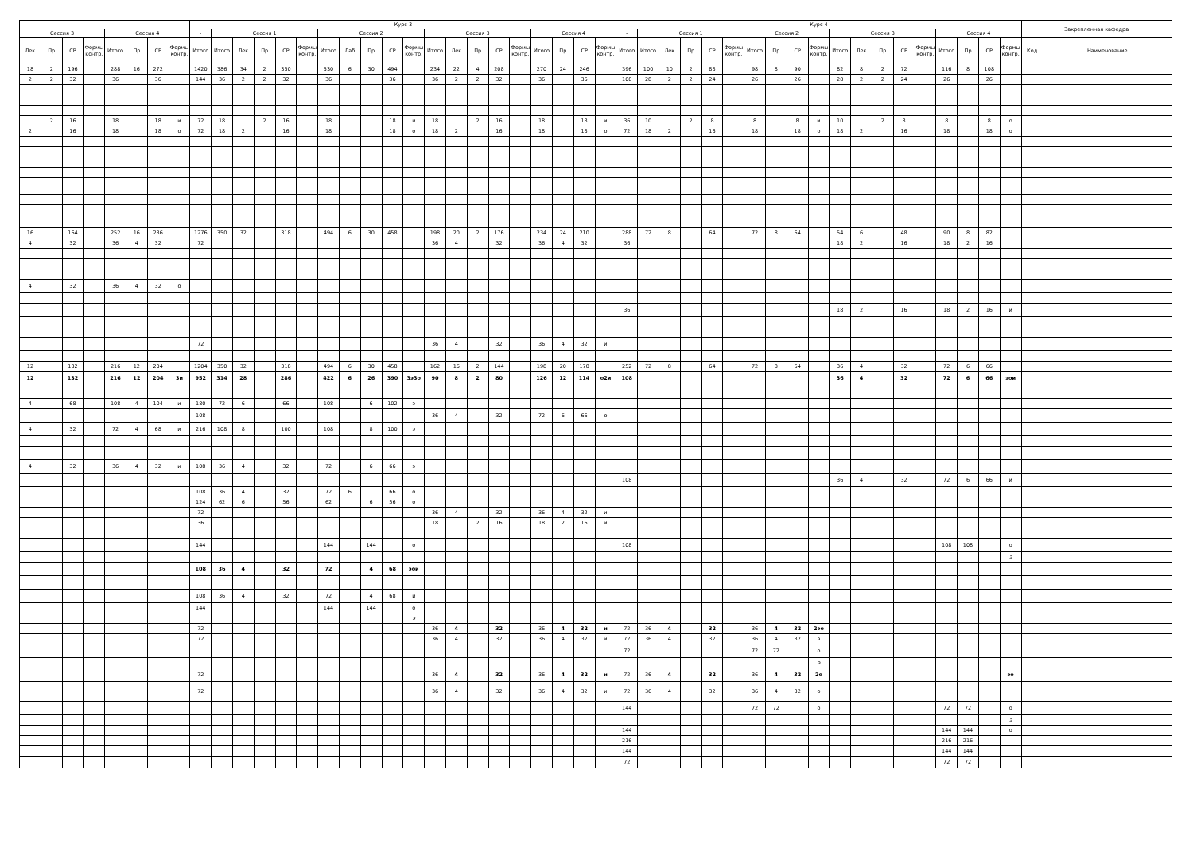| | | | | | | | | Курс 3 | | | | | | | | | | | | | | | | | | | | Курс 4 | | | | | | | | | | | | | | | | | | | Закрепленная кафедра | |
| --- | --- | --- | --- | --- | --- | --- | --- | --- | --- | --- | --- | --- | --- | --- | --- | --- | --- | --- | --- | --- | --- | --- | --- | --- | --- | --- | --- | --- | --- | --- | --- | --- | --- | --- | --- | --- | --- | --- | --- | --- | --- | --- | --- | --- | --- | --- | --- | --- |
| Сессия 3 | | | | Сессия 4 | | | | - | Сессия 1 | | | | | Сессия 2 | | | | | Сессия 3 | | | | | Сессия 4 | | | | - | Сессия 1 | | | | | Сессия 2 | | | | Сессия 3 | | | | | Сессия 4 | | | | | |
| Лек | Пр | СР | Формы контр. | Итого | Пр | СР | Формы контр. | Итого | Итого | Лек | Пр | СР | Формы контр. | Итого | Лаб | Пр | СР | Формы контр. | Итого | Лек | Пр | СР | Формы контр. | Итого | Пр | СР | Формы контр. | Итого | Итого | Лек | Пр | СР | Формы контр. | Итого | Пр | СР | Формы контр. | Итого | Лек | Пр | СР | Формы контр. | Итого | Пр | СР | Формы контр. | Код | Наименование |
| 18 | 2 | 196 | | 288 | 16 | 272 | | 1420 | 386 | 34 | 2 | 350 | | 530 | 6 | 30 | 494 | | 234 | 22 | 4 | 208 | | 270 | 24 | 246 | | 396 | 100 | 10 | 2 | 88 | | 98 | 8 | 90 | | 82 | 8 | 2 | 72 | | 116 | 8 | 108 | | | |
| 2 | 2 | 32 | | 36 | | 36 | | 144 | 36 | 2 | 2 | 32 | | 36 | | | 36 | | 36 | 2 | 2 | 32 | | 36 | | 36 | | 108 | 28 | 2 | 2 | 24 | | 26 | | 26 | | 28 | 2 | 2 | 24 | | 26 | | 26 | | | |
| | 2 | 16 | | 18 | | 18 | и | 72 | 18 | | 2 | 16 | | 18 | | | 18 | и | 18 | | 2 | 16 | | 18 | | 18 | и | 36 | 10 | | 2 | 8 | | 8 | | 8 | и | 10 | | 2 | 8 | | 8 | | 8 | о | | |
| 2 | | 16 | | 18 | | 18 | о | 72 | 18 | 2 | | 16 | | 18 | | | 18 | о | 18 | 2 | | 16 | | 18 | | 18 | о | 72 | 18 | 2 | | 16 | | 18 | | 18 | о | 18 | 2 | | 16 | | 18 | | 18 | о | | |
| 16 | | 164 | | 252 | 16 | 236 | | 1276 | 350 | 32 | | 318 | | 494 | 6 | 30 | 458 | | 198 | 20 | 2 | 176 | | 234 | 24 | 210 | | 288 | 72 | 8 | | 64 | | 72 | 8 | 64 | | 54 | 6 | | 48 | | 90 | 8 | 82 | | | |
| 4 | | 32 | | 36 | 4 | 32 | | 72 | | | | | | | | | | | 36 | 4 | | 32 | | 36 | 4 | 32 | | 36 | | | | | | | | | | 18 | 2 | | 16 | | 18 | 2 | 16 | | | |
| 4 | | 32 | | 36 | 4 | 32 | о | | | | | | | | | | | | | | | | | | | | | | | | | | | | | | | | | | | | | | | | | |
| | | | | | | | | | | | | | | | | | | | | | | | | | | | | 36 | | | | | | | | | | 18 | 2 | | 16 | | 18 | 2 | 16 | и | | |
| | | | | | | | | 72 | | | | | | | | | | | 36 | 4 | | 32 | | 36 | 4 | 32 | и | | | | | | | | | | | | | | | | | | | | | |
| 12 | | 132 | | 216 | 12 | 204 | | 1204 | 350 | 32 | | 318 | | 494 | 6 | 30 | 458 | | 162 | 16 | 2 | 144 | | 198 | 20 | 178 | | 252 | 72 | 8 | | 64 | | 72 | 8 | 64 | | 36 | 4 | | 32 | | 72 | 6 | 66 | | | |
| 12 | | 132 | | 216 | 12 | 204 | 3и | 952 | 314 | 28 | | 286 | | 422 | 6 | 26 | 390 | 3э3о | 90 | 8 | 2 | 80 | | 126 | 12 | 114 | о2и | 108 | | | | | | | | | | 36 | 4 | | 32 | | 72 | 6 | 66 | эои | | |
| 4 | | 68 | | 108 | 4 | 104 | и | 180 | 72 | 6 | | 66 | | 108 | | 6 | 102 | э | | | | | | | | | | | | | | | | | | | | | | | | | | | | | | |
| | | | | | | | | 108 | | | | | | | | | | | 36 | 4 | | 32 | | 72 | 6 | 66 | о | | | | | | | | | | | | | | | | | | | | | |
| 4 | | 32 | | 72 | 4 | 68 | и | 216 | 108 | 8 | | 100 | | 108 | | 8 | 100 | э | | | | | | | | | | | | | | | | | | | | | | | | | | | | | | |
| 4 | | 32 | | 36 | 4 | 32 | и | 108 | 36 | 4 | | 32 | | 72 | | 6 | 66 | э | | | | | | | | | | | | | | | | | | | | | | | | | | | | | | |
| | | | | | | | | | | | | | | | | | | | | | | | | | | | | 108 | | | | | | | | | | 36 | 4 | | 32 | | 72 | 6 | 66 | и | | |
| | | | | | | | | 108 | 36 | 4 | | 32 | | 72 | 6 | | 66 | о | | | | | | | | | | | | | | | | | | | | | | | | | | | | | | |
| | | | | | | | | 124 | 62 | 6 | | 56 | | 62 | | 6 | 56 | о | | | | | | | | | | | | | | | | | | | | | | | | | | | | | | |
| | | | | | | | | 72 | | | | | | | | | | | 36 | 4 | | 32 | | 36 | 4 | 32 | и | | | | | | | | | | | | | | | | | | | | | |
| | | | | | | | | 36 | | | | | | | | | | | 18 | | 2 | 16 | | 18 | 2 | 16 | и | | | | | | | | | | | | | | | | | | | | | |
| | | | | | | | | 144 | | | | | | 144 | | 144 | | о | | | | | | | | | | 108 | | | | | | | | | | | | | | | 108 | 108 | | о | | |
| | | | | | | | | | | | | | | | | | | | | | | | | | | | | | | | | | | | | | | | | | | | | | | э | | |
| | | | | | | | | 108 | 36 | 4 | | 32 | | 72 | | 4 | 68 | эои | | | | | | | | | | | | | | | | | | | | | | | | | | | | | | |
| | | | | | | | | 108 | 36 | 4 | | 32 | | 72 | | 4 | 68 | и | | | | | | | | | | | | | | | | | | | | | | | | | | | | | | |
| | | | | | | | | 144 | | | | | | 144 | | 144 | | о | | | | | | | | | | | | | | | | | | | | | | | | | | | | | | |
| | | | | | | | | | | | | | | | | | | э | | | | | | | | | | | | | | | | | | | | | | | | | | | | | | |
| | | | | | | | | 72 | | | | | | | | | | | 36 | 4 | | 32 | | 36 | 4 | 32 | и | 72 | 36 | 4 | | 32 | | 36 | 4 | 32 | 2эо | | | | | | | | | | | |
| | | | | | | | | 72 | | | | | | | | | | | 36 | 4 | | 32 | | 36 | 4 | 32 | и | 72 | 36 | 4 | | 32 | | 36 | 4 | 32 | э | | | | | | | | | | | |
| | | | | | | | | | | | | | | | | | | | | | | | | | | | | 72 | | | | | | 72 | 72 | | о | | | | | | | | | | | |
| | | | | | | | | | | | | | | | | | | | | | | | | | | | | | | | | | | | | | э | | | | | | | | | | | |
| | | | | | | | | 72 | | | | | | | | | | | 36 | 4 | | 32 | | 36 | 4 | 32 | и | 72 | 36 | 4 | | 32 | | 36 | 4 | 32 | 2о | | | | | | | | | эо | | |
| | | | | | | | | 72 | | | | | | | | | | | 36 | 4 | | 32 | | 36 | 4 | 32 | и | 72 | 36 | 4 | | 32 | | 36 | 4 | 32 | о | | | | | | | | | | | |
| | | | | | | | | | | | | | | | | | | | | | | | | | | | | 144 | | | | | | 72 | 72 | | о | | | | | | 72 | 72 | | о | | |
| | | | | | | | | | | | | | | | | | | | | | | | | | | | | | | | | | | | | | | | | | | | | | | э | | |
| | | | | | | | | | | | | | | | | | | | | | | | | | | | | 144 | | | | | | | | | | | | | | | 144 | 144 | | о | | |
| | | | | | | | | | | | | | | | | | | | | | | | | | | | | 216 | | | | | | | | | | | | | | | 216 | 216 | | | | |
| | | | | | | | | | | | | | | | | | | | | | | | | | | | | 144 | | | | | | | | | | | | | | | 144 | 144 | | | | |
| | | | | | | | | | | | | | | | | | | | | | | | | | | | | 72 | | | | | | | | | | | | | | | 72 | 72 | | | | |